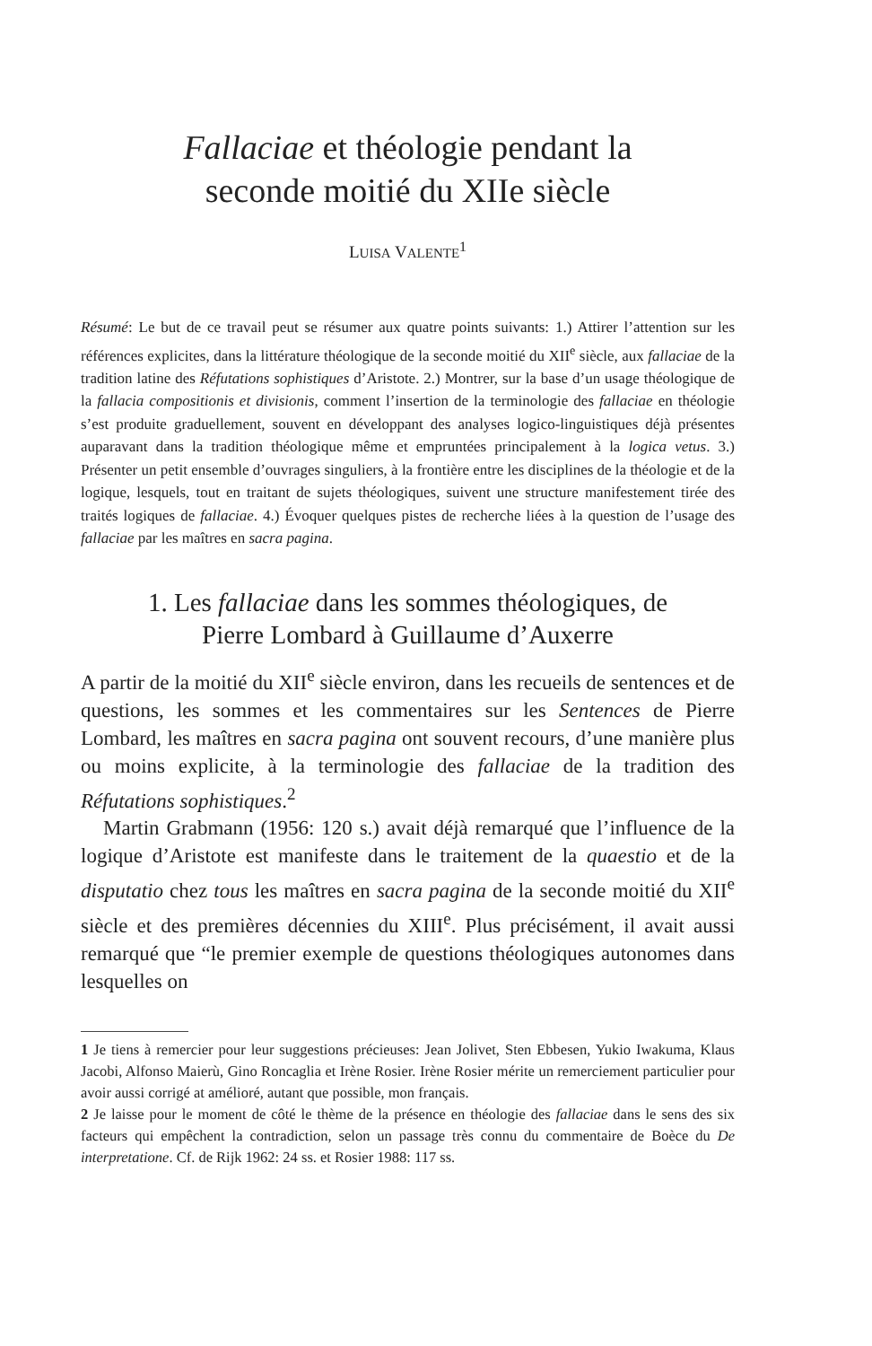Fallaciae et théologie pendant la
seconde moitié du XIIe siècle
LUISA VALENTE<sup>1</sup>
Résumé: Le but de ce travail peut se résumer aux quatre points suivants: 1.) Attirer l’attention sur les références explicites, dans la littérature théologique de la seconde moitié du XII<sup>e</sup> siècle, aux fallaciae de la tradition latine des Réfutations sophistiques d’Aristote. 2.) Montrer, sur la base d’un usage théologique de la fallacia compositionis et divisionis, comment l’insertion de la terminologie des fallaciae en théologie s’est produite graduellement, souvent en développant des analyses logico-linguistiques déjà présentes auparavant dans la tradition théologique même et empruntées principalement à la logica vetus. 3.) Présenter un petit ensemble d’ouvrages singuliers, à la frontière entre les disciplines de la théologie et de la logique, lesquels, tout en traitant de sujets théologiques, suivent une structure manifestement tirée des traités logiques de fallaciae. 4.) Évoquer quelques pistes de recherche liées à la question de l’usage des fallaciae par les maîtres en sacra pagina.
1. Les fallaciae dans les sommes théologiques, de
Pierre Lombard à Guillaume d’Auxerre
A partir de la moitié du XII<sup>e</sup> siècle environ, dans les recueils de sentences et de questions, les sommes et les commentaires sur les Sentences de Pierre Lombard, les maîtres en sacra pagina ont souvent recours, d’une manière plus ou moins explicite, à la terminologie des fallaciae de la tradition des Réfutations sophistiques.<sup>2</sup>
Martin Grabmann (1956: 120 s.) avait déjà remarqué que l’influence de la logique d’Aristote est manifeste dans le traitement de la quaestio et de la disputatio chez tous les maîtres en sacra pagina de la seconde moitié du XII<sup>e</sup> siècle et des premières décennies du XIII<sup>e</sup>. Plus précisément, il avait aussi remarqué que “le premier exemple de questions théologiques autonomes dans lesquelles on
1 Je tiens à remercier pour leur suggestions précieuses: Jean Jolivet, Sten Ebbesen, Yukio Iwakuma, Klaus Jacobi, Alfonso Maierù, Gino Roncaglia et Irène Rosier. Irène Rosier mérite un remerciement particulier pour avoir aussi corrigé at amélioré, autant que possible, mon français.
2 Je laisse pour le moment de côté le thème de la présence en théologie des fallaciae dans le sens des six facteurs qui empêchent la contradiction, selon un passage très connu du commentaire de Boèce du De interpretatione. Cf. de Rijk 1962: 24 ss. et Rosier 1988: 117 ss.